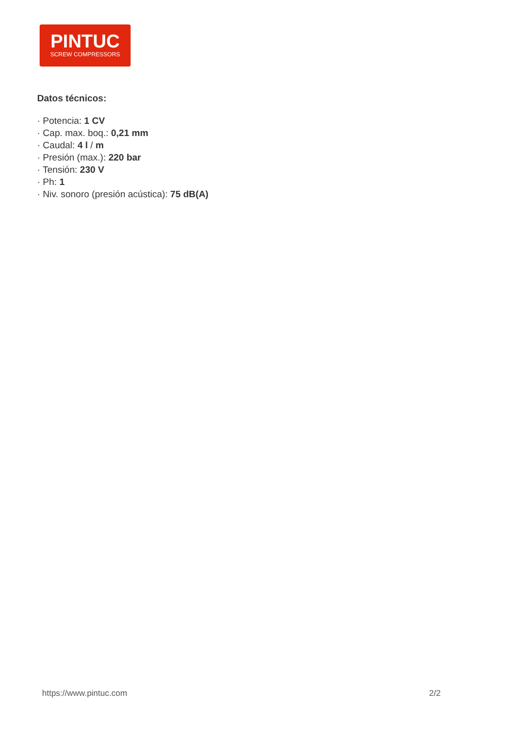PINTUC
SCREW COMPRESSORS
Datos técnicos:
· Potencia: 1 CV
· Cap. max. boq.: 0,21 mm
· Caudal: 4 l / m
· Presión (max.): 220 bar
· Tensión: 230 V
· Ph: 1
· Niv. sonoro (presión acústica): 75 dB(A)
https://www.pintuc.com 2/2